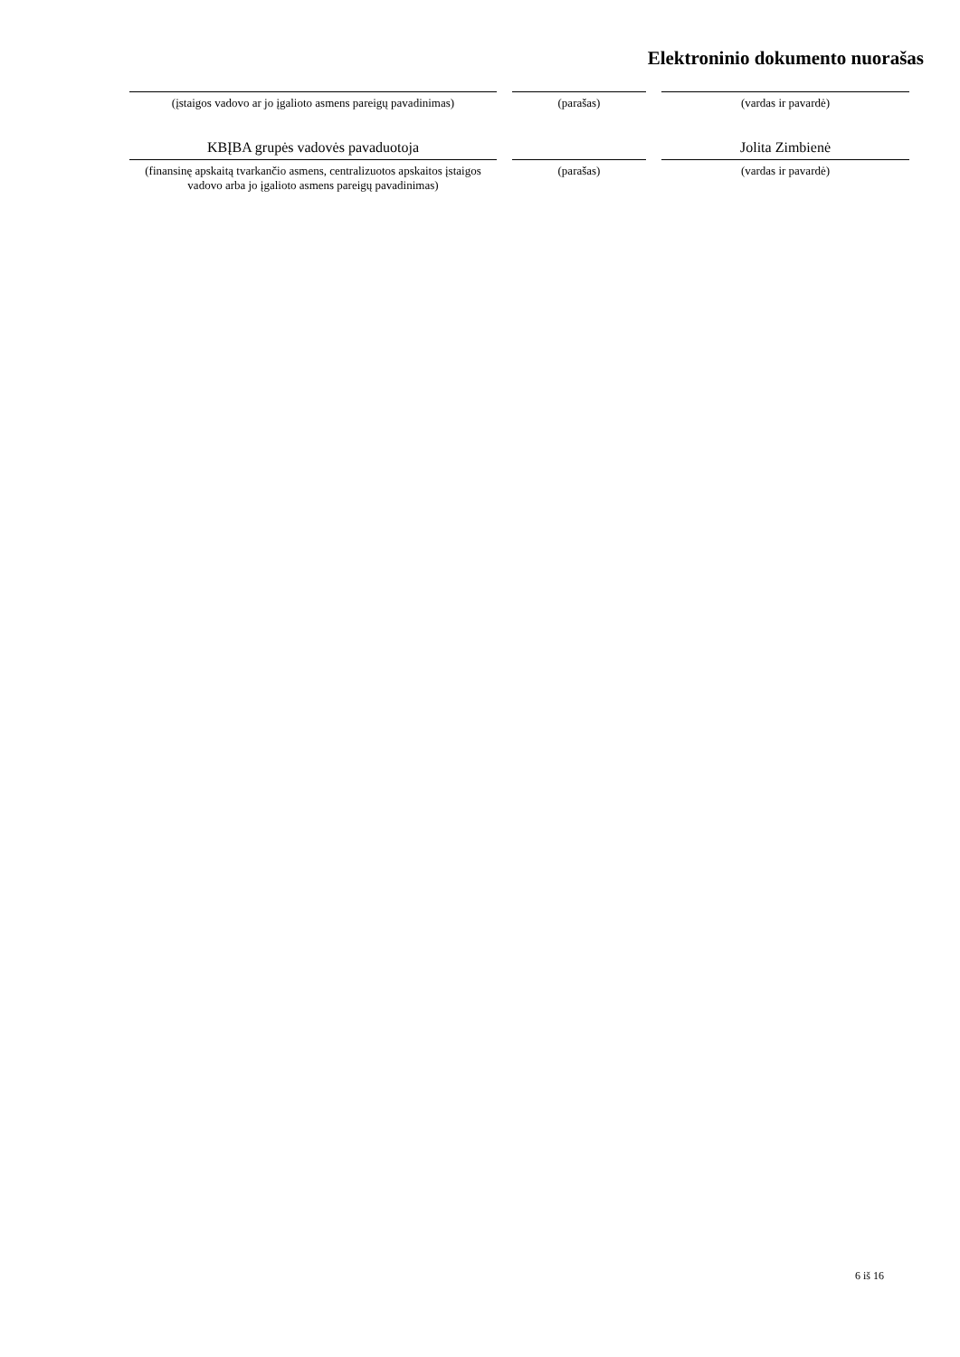Elektroninio dokumento nuorašas
(įstaigos vadovo ar jo įgalioto asmens pareigų pavadinimas)
(parašas) (vardas ir pavardė)
KBĮBA grupės vadovės pavaduotoja
(finansinę apskaitą tvarkančio asmens, centralizuotos apskaitos įstaigos vadovo arba jo įgalioto asmens pareigų pavadinimas)
(parašas)
Jolita Zimbienė
(vardas ir pavardė)
6 iš 16